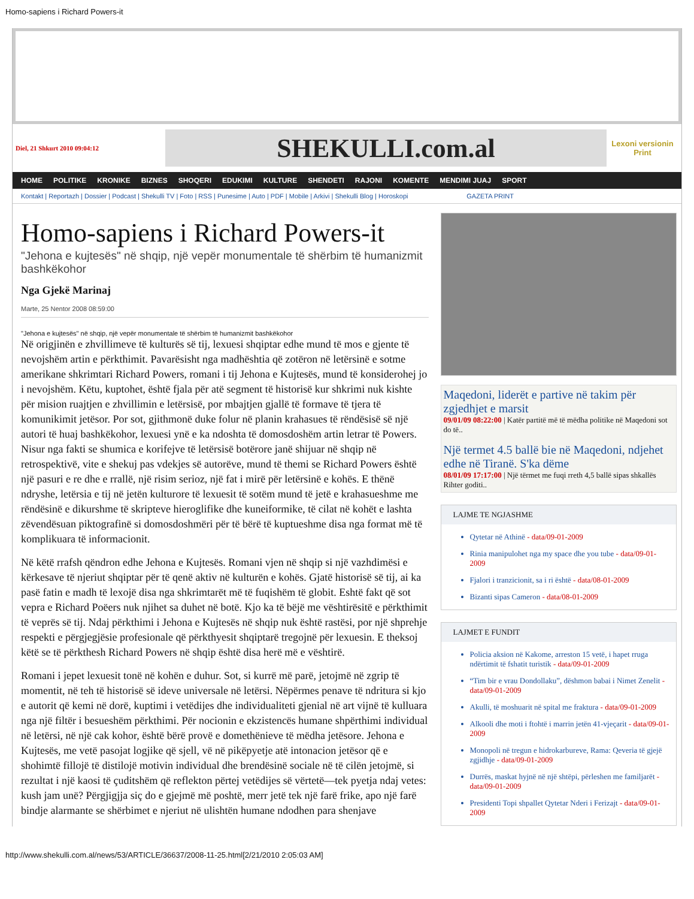Homo-sapiens i Richard Powers-it
Diel, 21 Shkurt 2010 09:04:12
SHEKULLI.com.al
Lexoni versionin Print
HOME POLITIKE KRONIKE BIZNES SHOQERI EDUKIMI KULTURE SHENDETI RAJONI KOMENTE MENDIMI JUAJ SPORT
Kontakt | Reportazh | Dossier | Podcast | Shekulli TV | Foto | RSS | Punesime | Auto | PDF | Mobile | Arkivi | Shekulli Blog | Horoskopi GAZETA PRINT
Homo-sapiens i Richard Powers-it
"Jehona e kujtesës" në shqip, një vepër monumentale të shërbim të humanizmit bashkëkohor
Nga Gjekë Marinaj
Marte, 25 Nentor 2008 08:59:00
"Jehona e kujtesës" në shqip, një vepër monumentale të shërbim të humanizmit bashkëkohor
Në origjinën e zhvillimeve të kulturës së tij, lexuesi shqiptar edhe mund të mos e gjente të nevojshëm artin e përkthimit. Pavarësisht nga madhështia që zotëron në letërsinë e sotme amerikane shkrimtari Richard Powers, romani i tij Jehona e Kujtesës, mund të konsiderohej jo i nevojshëm. Këtu, kuptohet, është fjala për atë segment të historisë kur shkrimi nuk kishte për mision ruajtjen e zhvillimin e letërsisë, por mbajtjen gjallë të formave të tjera të komunikimit jetësor. Por sot, gjithmonë duke folur në planin krahasues të rëndësisë së një autori të huaj bashkëkohor, lexuesi ynë e ka ndoshta të domosdoshëm artin letrar të Powers. Nisur nga fakti se shumica e korifejve të letërsisë botërore janë shijuar në shqip në retrospektivë, vite e shekuj pas vdekjes së autorëve, mund të themi se Richard Powers është një pasuri e re dhe e rrallë, një risim serioz, një fat i mirë për letërsinë e kohës. E thënë ndryshe, letërsia e tij në jetën kulturore të lexuesit të sotëm mund të jetë e krahasueshme me rëndësinë e dikurshme të skripteve hieroglifike dhe kuneiformike, të cilat në kohët e lashta zëvendësuan piktografinë si domosdoshmëri për të bërë të kuptueshme disa nga format më të komplikuara të informacionit.
Në këtë rrafsh qëndron edhe Jehona e Kujtesës. Romani vjen në shqip si një vazhdimësi e kërkesave të njeriut shqiptar për të qenë aktiv në kulturën e kohës. Gjatë historisë së tij, ai ka pasë fatin e madh të lexojë disa nga shkrimtarët më të fuqishëm të globit. Eshtë fakt që sot vepra e Richard Poëers nuk njihet sa duhet në botë. Kjo ka të bëjë me vështirësitë e përkthimit të veprës së tij. Ndaj përkthimi i Jehona e Kujtesës në shqip nuk është rastësi, por një shprehje respekti e përgjegjësie profesionale që përkthyesit shqiptarë tregojnë për lexuesin. E theksoj këtë se të përkthesh Richard Powers në shqip është disa herë më e vështirë.
Romani i jepet lexuesit tonë në kohën e duhur. Sot, si kurrë më parë, jetojmë në zgrip të momentit, në teh të historisë së ideve universale në letërsi. Nëpërmes penave të ndritura si kjo e autorit që kemi në dorë, kuptimi i vetëdijes dhe individualiteti gjenial në art vijnë të kulluara nga një filtër i besueshëm përkthimi. Për nocionin e ekzistencës humane shpërthimi individual në letërsi, në një cak kohor, është bërë provë e domethënieve të mëdha jetësore. Jehona e Kujtesës, me vetë pasojat logjike që sjell, vë në pikëpyetje atë intonacion jetësor që e shohimtë fillojë të distilojë motivin individual dhe brendësinë sociale në të cilën jetojmë, si rezultat i një kaosi të çuditshëm që reflekton përtej vetëdijes së vërtetë—tek pyetja ndaj vetes: kush jam unë? Përgjigjja siç do e gjejmë më poshtë, merr jetë tek një farë frike, apo një farë bindje alarmante se shërbimet e njeriut në ulishtën humane ndodhen para shenjave
Maqedoni, liderët e partive në takim për zgjedhjet e marsit
09/01/09 08:22:00 | Katër partitë më të mëdha politike në Maqedoni sot do të..
Një termet 4.5 ballë bie në Maqedoni, ndjehet edhe në Tiranë. S'ka dëme
08/01/09 17:17:00 | Një tërmet me fuqi rreth 4,5 ballë sipas shkallës Rihter goditi..
LAJME TE NGJASHME
Qytetar në Athinë - data/09-01-2009
Rinia manipulohet nga my space dhe you tube - data/09-01-2009
Fjalori i tranzicionit, sa i ri është - data/08-01-2009
Bizanti sipas Cameron - data/08-01-2009
LAJMET E FUNDIT
Policia aksion në Kakome, arreston 15 vetë, i hapet rruga ndërtimit të fshatit turistik - data/09-01-2009
“Tim bir e vrau Dondollaku”, dëshmon babai i Nimet Zenelit - data/09-01-2009
Akulli, të moshuarit në spital me fraktura - data/09-01-2009
Alkooli dhe moti i ftohtë i marrin jetën 41-vjeçarit - data/09-01-2009
Monopoli në tregun e hidrokarbureve, Rama: Qeveria të gjejë zgjidhje - data/09-01-2009
Durrës, maskat hyjnë në një shtëpi, përleshen me familjarët - data/09-01-2009
Presidenti Topi shpallet Qytetar Nderi i Ferizajt - data/09-01-2009
http://www.shekulli.com.al/news/53/ARTICLE/36637/2008-11-25.html[2/21/2010 2:05:03 AM]